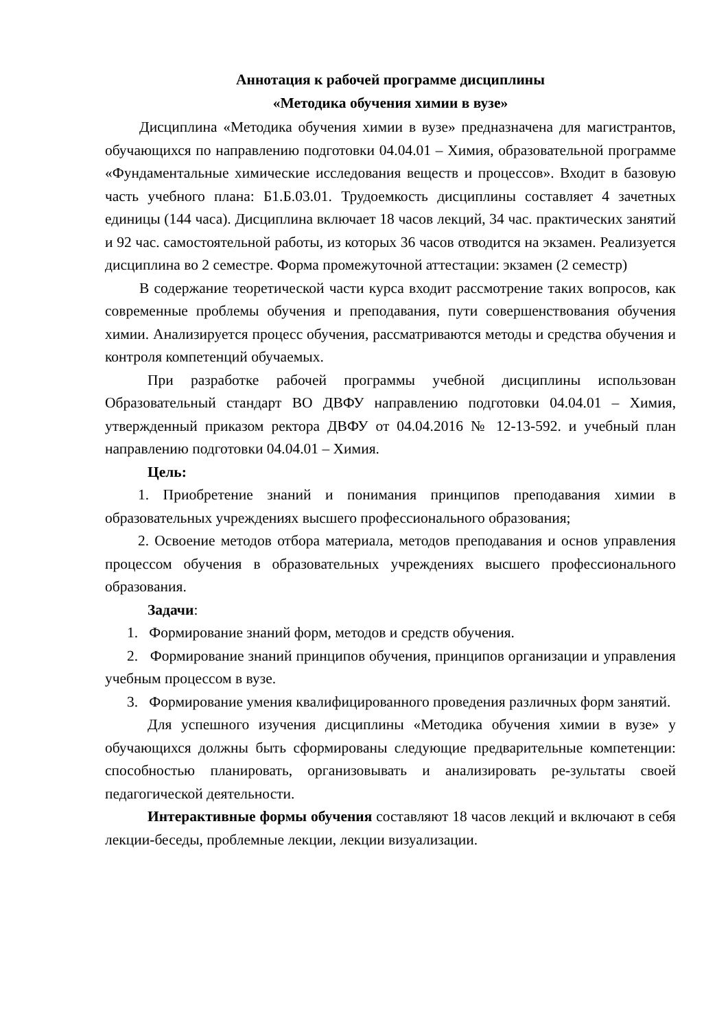Аннотация к рабочей программе дисциплины
«Методика обучения химии в вузе»
Дисциплина «Методика обучения химии в вузе» предназначена для магистрантов, обучающихся по направлению подготовки 04.04.01 – Химия, образовательной программе «Фундаментальные химические исследования веществ и процессов». Входит в базовую часть учебного плана: Б1.Б.03.01. Трудоемкость дисциплины составляет 4 зачетных единицы (144 часа). Дисциплина включает 18 часов лекций, 34 час. практических занятий и 92 час. самостоятельной работы, из которых 36 часов отводится на экзамен. Реализуется дисциплина во 2 семестре. Форма промежуточной аттестации: экзамен (2 семестр)
В содержание теоретической части курса входит рассмотрение таких вопросов, как современные проблемы обучения и преподавания, пути совершенствования обучения химии. Анализируется процесс обучения, рассматриваются методы и средства обучения и контроля компетенций обучаемых.
При разработке рабочей программы учебной дисциплины использован Образовательный стандарт ВО ДВФУ направлению подготовки 04.04.01 – Химия, утвержденный приказом ректора ДВФУ от 04.04.2016 № 12-13-592. и учебный план направлению подготовки 04.04.01 – Химия.
Цель:
1. Приобретение знаний и понимания принципов преподавания химии в образовательных учреждениях высшего профессионального образования;
2. Освоение методов отбора материала, методов преподавания и основ управления процессом обучения в образовательных учреждениях высшего профессионального образования.
Задачи:
1. Формирование знаний форм, методов и средств обучения.
2. Формирование знаний принципов обучения, принципов организации и управления учебным процессом в вузе.
3. Формирование умения квалифицированного проведения различных форм занятий.
Для успешного изучения дисциплины «Методика обучения химии в вузе» у обучающихся должны быть сформированы следующие предварительные компетенции: способностью планировать, организовывать и анализировать ре-зультаты своей педагогической деятельности.
Интерактивные формы обучения составляют 18 часов лекций и включают в себя лекции-беседы, проблемные лекции, лекции визуализации.